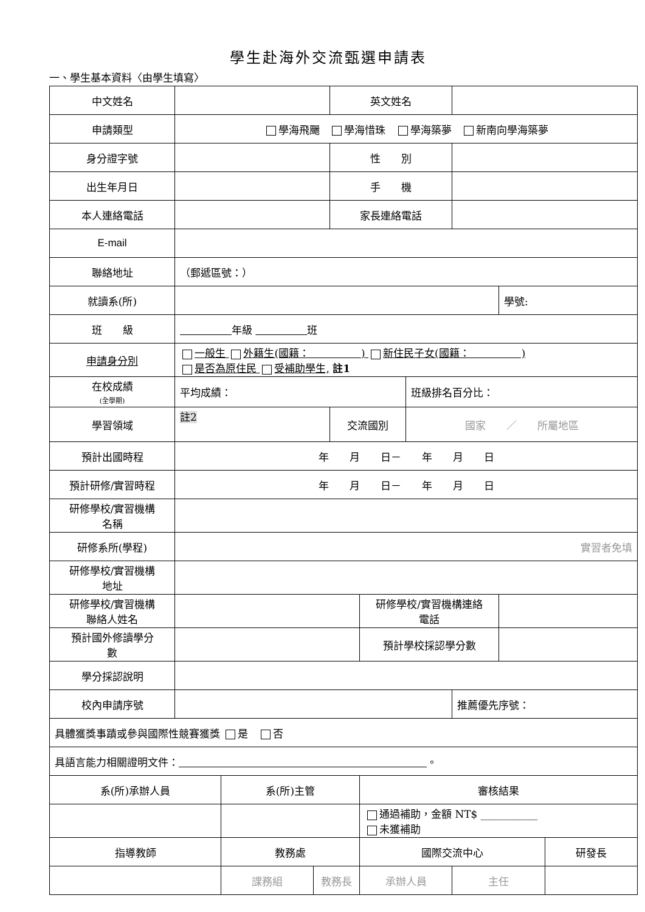學生赴海外交流甄選申請表
一、學生基本資料〈由學生填寫〉
| 中文姓名 | | | | 英文姓名 | | | | | |
| 申請類型 | 學海飛颺 學海惜珠 學海築夢 新南向學海築夢 | | | | | | | | |
| 身分證字號 | | | | 性 別 | | | | | |
| 出生年月日 | | | | 手 機 | | | | | |
| 本人連絡電話 | | | | 家長連絡電話 | | | | | |
| E-mail | | | | | | | | | |
| 聯絡地址 | （郵遞區號：） | | | | | | | | |
| 就讀系(所) | | | | | | | | 學號: | |
| 班 級 | 年級 班 | | | | | | | | |
| 申請身分別 | 一般生 外籍生(國籍： ) 新住民子女(國籍： ) 是否為原住民 受補助學生, 註1 | | | | | | | | |
| 在校成績 (全學期) | 平均成績： | | | | | 班級排名百分比： | | | |
| 學習領域 | 註2 | | | 交流國別 | | 國家 ／ 所屬地區 | | | |
| 預計出國時程 | 年 月 日－ 年 月 日 | | | | | | | | |
| 預計研修/實習時程 | 年 月 日－ 年 月 日 | | | | | | | | |
| 研修學校/實習機構 名稱 | | | | | | | | | |
| 研修系所(學程) | 實習者免填 | | | | | | | | |
| 研修學校/實習機構 地址 | | | | | | | | | |
| 研修學校/實習機構 聯絡人姓名 | | | | | 研修學校/實習機構連絡 電話 | | | | |
| 預計國外修讀學分 數 | | | | | 預計學校採認學分數 | | | | |
| 學分採認說明 | | | | | | | | | |
| 校內申請序號 | | | | | | | 推薦優先序號： | | |
| 具體獲獎事蹟或參與國際性競賽獲獎 是 否 | | | | | | | | | |
| 具語言能力相關證明文件： 。 | | | | | | | | | |
| 系(所)承辦人員 | | 系(所)主管 | | | 審核結果 | | | | |
| | | | | | 通過補助，金額 NT$ ___________ 未獲補助 | | | | |
| 指導教師 | | 教務處 | | | 國際交流中心 | | | | 研發長 |
| | | 課務組 | 教務長 | | 承辦人員 | | 主任 | | |